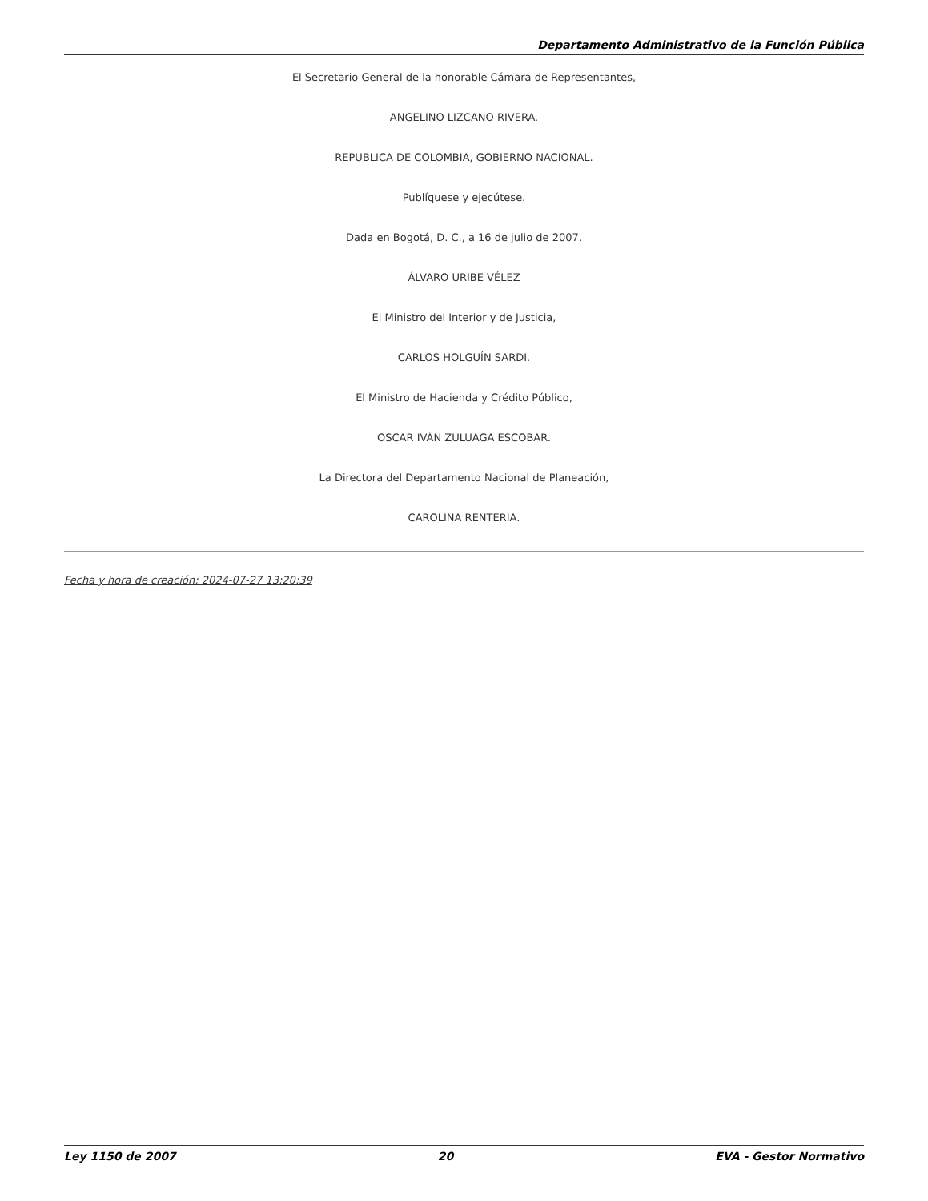Departamento Administrativo de la Función Pública
El Secretario General de la honorable Cámara de Representantes,
ANGELINO LIZCANO RIVERA.
REPUBLICA DE COLOMBIA, GOBIERNO NACIONAL.
Publíquese y ejecútese.
Dada en Bogotá, D. C., a 16 de julio de 2007.
ÁLVARO URIBE VÉLEZ
El Ministro del Interior y de Justicia,
CARLOS HOLGUÍN SARDI.
El Ministro de Hacienda y Crédito Público,
OSCAR IVÁN ZULUAGA ESCOBAR.
La Directora del Departamento Nacional de Planeación,
CAROLINA RENTERÍA.
Fecha y hora de creación: 2024-07-27 13:20:39
Ley 1150 de 2007 20 EVA - Gestor Normativo